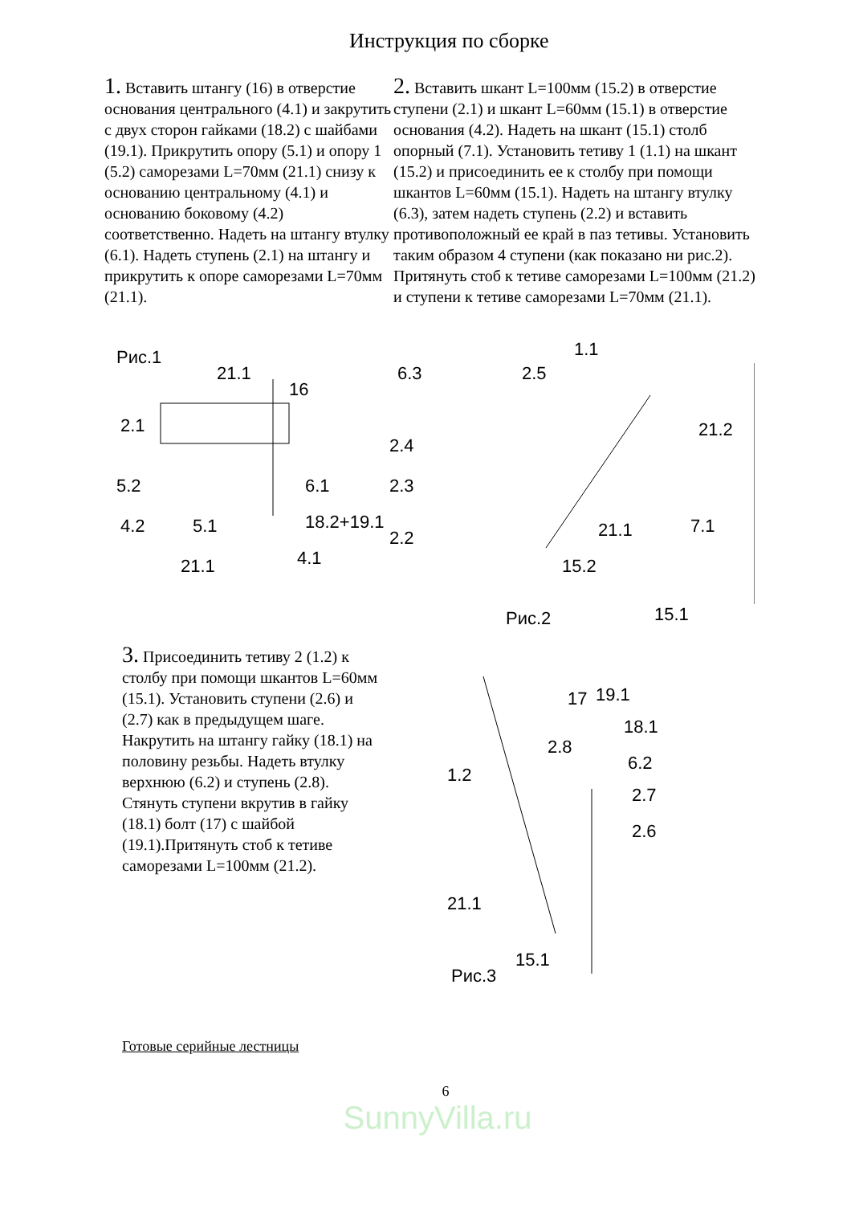Инструкция по сборке
1. Вставить штангу (16) в отверстие основания центрального (4.1) и закрутить с двух сторон гайками (18.2) с шайбами (19.1). Прикрутить опору (5.1) и опору 1 (5.2) саморезами L=70мм (21.1) снизу к основанию центральному (4.1) и основанию боковому (4.2) соответственно. Надеть на штангу втулку (6.1). Надеть ступень (2.1) на штангу и прикрутить к опоре саморезами L=70мм (21.1).
2. Вставить шкант L=100мм (15.2) в отверстие ступени (2.1) и шкант L=60мм (15.1) в отверстие основания (4.2). Надеть на шкант (15.1) столб опорный (7.1). Установить тетиву 1 (1.1) на шкант (15.2) и присоединить ее к столбу при помощи шкантов L=60мм (15.1). Надеть на штангу втулку (6.3), затем надеть ступень (2.2) и вставить противоположный ее край в паз тетивы. Установить таким образом 4 ступени (как показано ни рис.2). Притянуть стоб к тетиве саморезами L=100мм (21.2) и ступени к тетиве саморезами L=70мм (21.1).
Рис.1
2.1
21.1
16
5.2
6.1
4.2
5.1
18.2+19.1
4.1
21.1
6.3
2.5
1.1
2.4
2.3
2.2
21.2
21.1
7.1
15.2
15.1
Рис.2
3. Присоединить тетиву 2 (1.2) к столбу при помощи шкантов L=60мм (15.1). Установить ступени (2.6) и (2.7) как в предыдущем шаге. Накрутить на штангу гайку (18.1) на половину резьбы. Надеть втулку верхнюю (6.2) и ступень (2.8). Стянуть ступени вкрутив в гайку (18.1) болт (17) с шайбой (19.1).Притянуть стоб к тетиве саморезами L=100мм (21.2).
17
19.1
18.1
2.8
6.2
2.7
1.2
2.6
21.1
15.1
Рис.3
Готовые серийные лестницы
6
SunnyVilla.ru